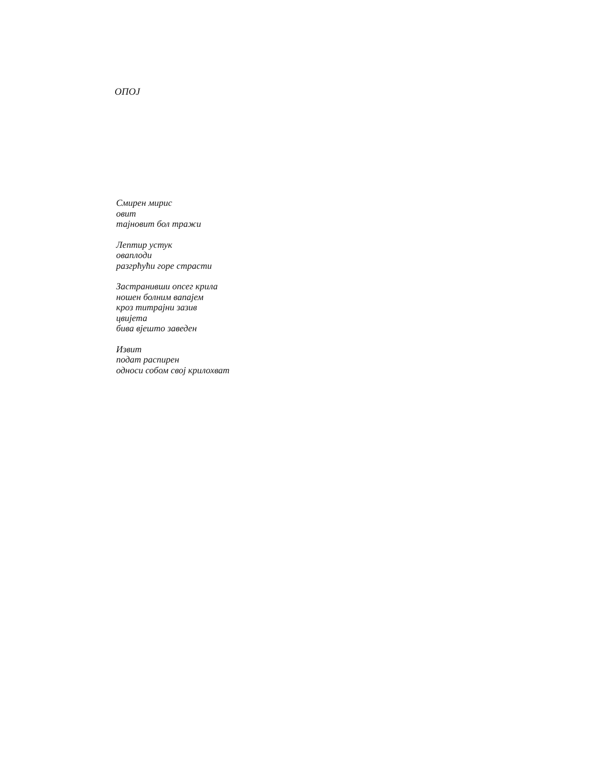ОПОЈ
Смирен мирис
овит
тајновит бол тражи
Лептир устук
оваплоди
разгрћући горе страсти
Застранивши опсег крила
ношен болним вапајем
кроз титрајни зазив
цвијета
бива вјешто заведен
Извит
подат распирен
односи собом свој крилохват